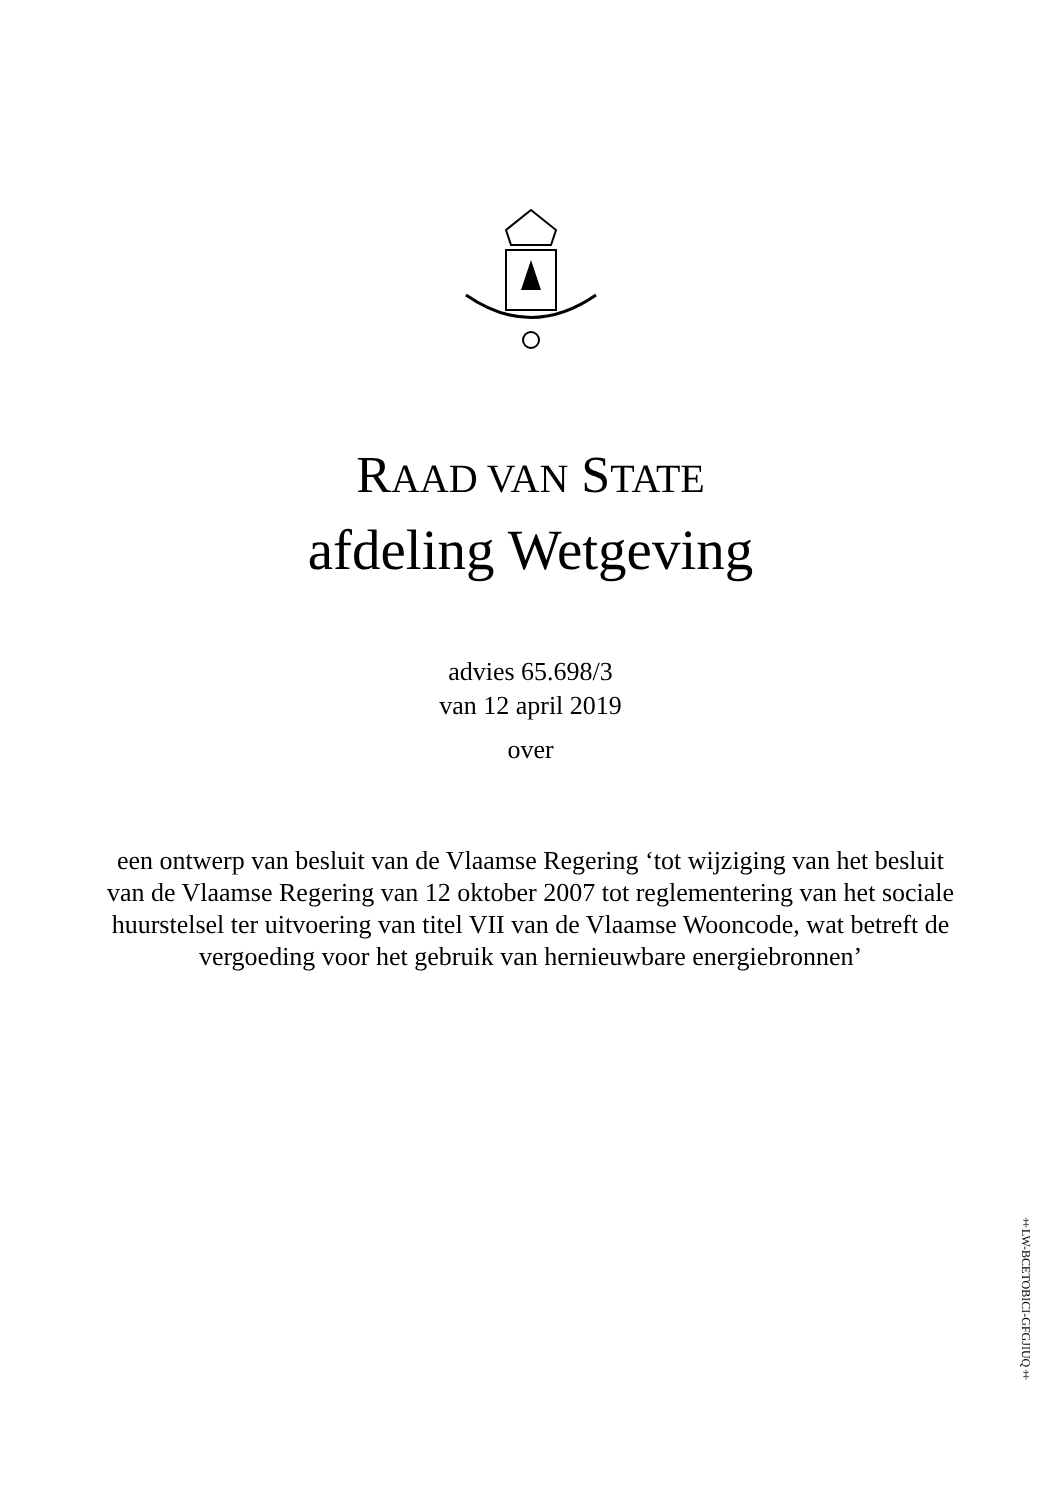RAAD VAN STATE
afdeling Wetgeving
advies 65.698/3
van 12 april 2019
over
een ontwerp van besluit van de Vlaamse Regering ‘tot wijziging van het besluit van de Vlaamse Regering van 12 oktober 2007 tot reglementering van het sociale huurstelsel ter uitvoering van titel VII van de Vlaamse Wooncode, wat betreft de vergoeding voor het gebruik van hernieuwbare energiebronnen’
‡LW-BCETOBICI-GFGJIUQ‡